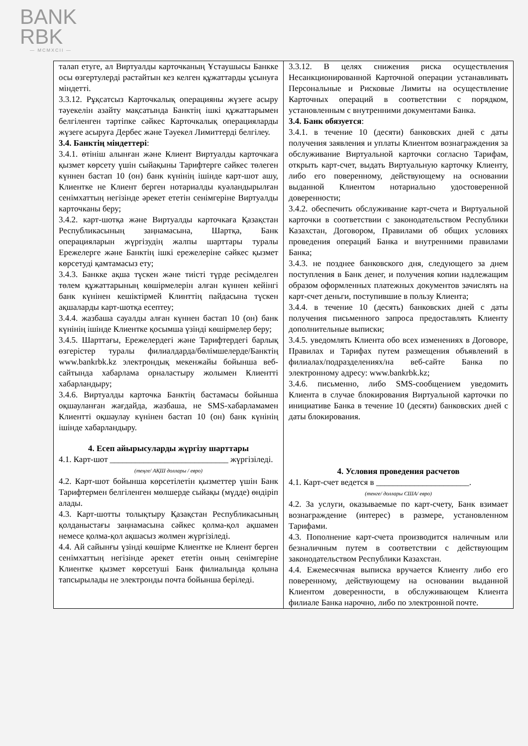BANK
RBK
— MCMXCII —
| талап етуге, ал Виртуалды карточканың Ұстаушысы Банкке осы өзгертулерді растайтын кез келген құжаттарды ұсынуға міндетті. 3.3.12. Рұқсатсыз Карточкалық операцияны жүзеге асыру тәуекелін азайту мақсатында Банктің ішкі құжаттарымен белгіленген тәртіпке сәйкес Карточкалық операцияларды жүзеге асыруға Дербес және Тәуекел Лимиттерді белгілеу. 3.4. Банктің міндеттері : 3.4.1. өтініш алынған және Клиент Виртуалды карточкаға қызмет көрсету үшін сыйақыны Тарифтерге сәйкес төлеген күннен бастап 10 (он) банк күнінің ішінде карт-шот ашу, Клиентке не Клиент берген нотариалды куәландырылған сенімхаттың негізінде әрекет ететін сенімгеріне Виртуалды карточканы беру; 3.4.2. карт-шотқа және Виртуалды карточкаға Қазақстан Республикасының заңнамасына, Шартқа, Банк операцияларын жүргізудің жалпы шарттары туралы Ережелерге және Банктің ішкі ережелеріне сәйкес қызмет көрсетуді қамтамасыз ету; 3.4.3. Банкке ақша түскен және тиісті түрде ресімделген төлем құжаттарының көшірмелерін алған күннен кейінгі банк күнінен кешіктірмей Клинттің пайдасына түскен ақшаларды карт-шотқа есептеу; 3.4.4. жазбаша сауалды алған күннен бастап 10 (он) банк күнінің ішінде Клиентке қосымша үзінді көшірмелер беру; 3.4.5. Шарттағы, Ережелердегі және Тарифтердегі барлық өзгерістер туралы филиалдарда/бөлімшелерде/Банктің www.bankrbk.kz электрондық мекенжайы бойынша веб-сайтында хабарлама орналастыру жолымен Клиентті хабарландыру; 3.4.6. Виртуалды карточка Банктің бастамасы бойынша оқшауланған жағдайда, жазбаша, не SMS-хабарламамен Клиентті оқшаулау күнінен бастап 10 (он) банк күнінің ішінде хабарландыру. 4. Есеп айырысуларды жүргізу шарттары 4.1. Карт-шот ____________________________ жүргізіледі. (теңге/ АҚШ доллары / евро) 4.2. Карт-шот бойынша көрсетілетін қызметтер үшін Банк Тарифтермен белгіленген мөлшерде сыйақы (мүдде) өндіріп алады. 4.3. Карт-шотты толықтыру Қазақстан Республикасының қолданыстағы заңнамасына сәйкес қолма-қол ақшамен немесе қолма-қол ақшасыз жолмен жүргізіледі. 4.4. Ай сайынғы үзінді көшірме Клиентке не Клиент берген сенімхаттың негізінде әрекет ететін оның сенімгеріне Клиентке қызмет көрсетуші Банк филиалында қолына тапсырылады не электронды почта бойынша беріледі. | 3.3.12. В целях снижения риска осуществления Несанкционированной Карточной операции устанавливать Персональные и Рисковые Лимиты на осуществление Карточных операций в соответствии с порядком, установленным с внутренними документами Банка. 3.4. Банк обязуется : 3.4.1. в течение 10 (десяти) банковских дней с даты получения заявления и уплаты Клиентом вознаграждения за обслуживание Виртуальной карточки согласно Тарифам, открыть карт-счет, выдать Виртуальную карточку Клиенту, либо его поверенному, действующему на основании выданной Клиентом нотариально удостоверенной доверенности; 3.4.2. обеспечить обслуживание карт-счета и Виртуальной карточки в соответствии с законодательством Республики Казахстан, Договором, Правилами об общих условиях проведения операций Банка и внутренними правилами Банка; 3.4.3. не позднее банковского дня, следующего за днем поступления в Банк денег, и получения копии надлежащим образом оформленных платежных документов зачислять на карт-счет деньги, поступившие в пользу Клиента; 3.4.4. в течение 10 (десять) банковских дней с даты получения письменного запроса предоставлять Клиенту дополнительные выписки; 3.4.5. уведомлять Клиента обо всех изменениях в Договоре, Правилах и Тарифах путем размещения объявлений в филиалах/подразделениях/на веб-сайте Банка по электронному адресу: www.bankrbk.kz; 3.4.6. письменно, либо SMS-сообщением уведомить Клиента в случае блокирования Виртуальной карточки по инициативе Банка в течение 10 (десяти) банковских дней с даты блокирования. 4. Условия проведения расчетов 4.1. Карт-счет ведется в ______________________. (тенге/ доллары США/ евро) 4.2. За услуги, оказываемые по карт-счету, Банк взимает вознаграждение (интерес) в размере, установленном Тарифами. 4.3. Пополнение карт-счета производится наличным или безналичным путем в соответствии с действующим законодательством Республики Казахстан. 4.4. Ежемесячная выписка вручается Клиенту либо его поверенному, действующему на основании выданной Клиентом доверенности, в обслуживающем Клиента филиале Банка нарочно, либо по электронной почте. |